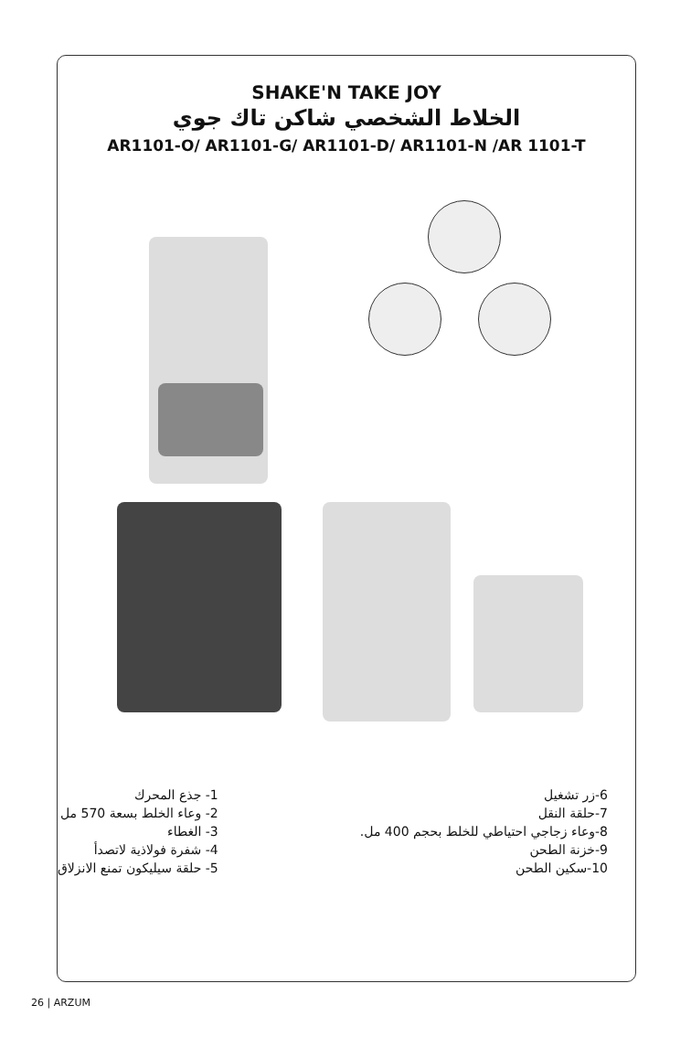SHAKE'N TAKE JOY
الخلاط الشخصي شاكن تاك جوي
AR1101-O/ AR1101-G/ AR1101-D/ AR1101-N /AR 1101-T
1- جذع المحرك
2- وعاء الخلط بسعة 570 مل
3- الغطاء
4- شفرة فولاذية لاتصدأ
5- حلقة سيليكون تمنع الانزلاق
6-زر تشغيل
7-حلقة النقل
8-وعاء زجاجي احتياطي للخلط بحجم 400 مل.
9-خزنة الطحن
10-سكين الطحن
26 | ARZUM